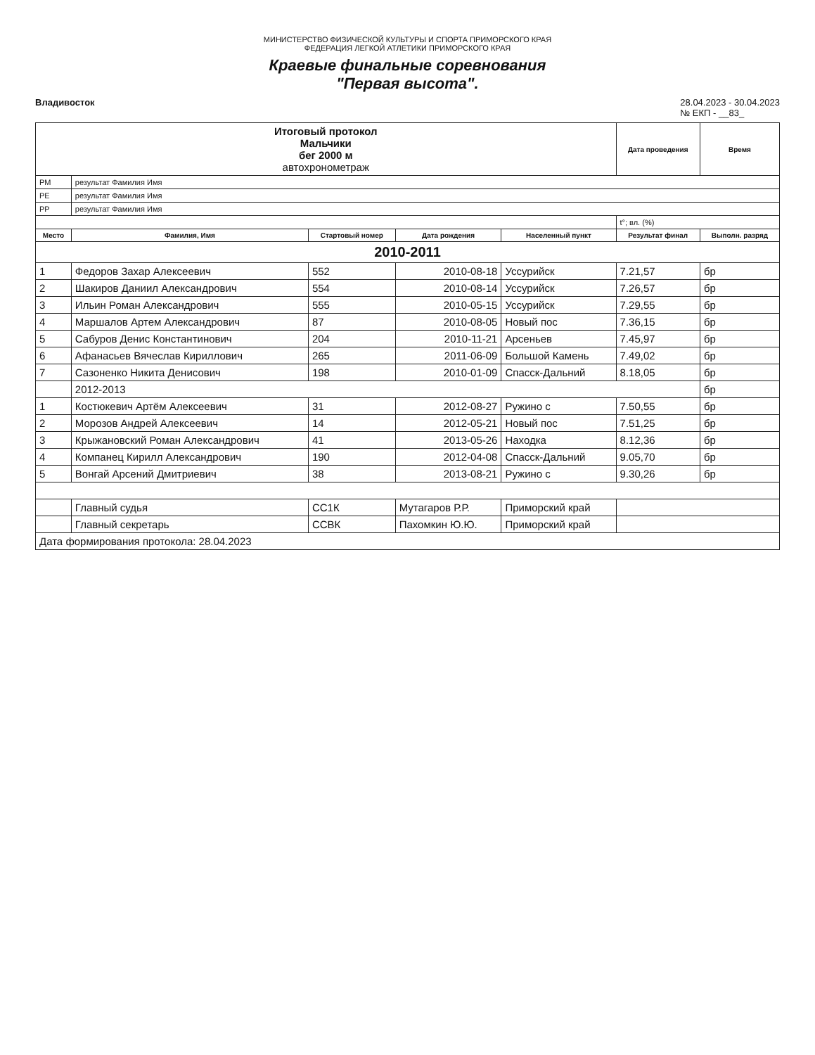МИНИСТЕРСТВО ФИЗИЧЕСКОЙ КУЛЬТУРЫ И СПОРТА ПРИМОРСКОГО КРАЯ
ФЕДЕРАЦИЯ ЛЕГКОЙ АТЛЕТИКИ ПРИМОРСКОГО КРАЯ
Краевые финальные соревнования
"Первая высота".
Владивосток 28.04.2023 - 30.04.2023
№ ЕКП - __83_
| Итоговый протокол Мальчики бег 2000 м автохронометраж | | | | | Дата проведения | Время |
| РМ | результат Фамилия Имя | | | | | |
| РЕ | результат Фамилия Имя | | | | | |
| РР | результат Фамилия Имя | | | | | |
| | | | | | t°; вл. (%) | |
| Место | Фамилия, Имя | Стартовый номер | Дата рождения | Населенный пункт | Результат финал | Выполн. разряд |
| 2010-2011 | | | | | | |
| 1 | Федоров Захар Алексеевич | 552 | 2010-08-18 | Уссурийск | 7.21,57 | бр |
| 2 | Шакиров Даниил Александрович | 554 | 2010-08-14 | Уссурийск | 7.26,57 | бр |
| 3 | Ильин Роман Александрович | 555 | 2010-05-15 | Уссурийск | 7.29,55 | бр |
| 4 | Маршалов Артем Александрович | 87 | 2010-08-05 | Новый пос | 7.36,15 | бр |
| 5 | Сабуров Денис Константинович | 204 | 2010-11-21 | Арсеньев | 7.45,97 | бр |
| 6 | Афанасьев Вячеслав Кириллович | 265 | 2011-06-09 | Большой Камень | 7.49,02 | бр |
| 7 | Сазоненко Никита Денисович | 198 | 2010-01-09 | Спасск-Дальний | 8.18,05 | бр |
| | 2012-2013 | | | | | бр |
| 1 | Костюкевич Артём Алексеевич | 31 | 2012-08-27 | Ружино с | 7.50,55 | бр |
| 2 | Морозов Андрей Алексеевич | 14 | 2012-05-21 | Новый пос | 7.51,25 | бр |
| 3 | Крыжановский Роман Александрович | 41 | 2013-05-26 | Находка | 8.12,36 | бр |
| 4 | Компанец Кирилл Александрович | 190 | 2012-04-08 | Спасск-Дальний | 9.05,70 | бр |
| 5 | Вонгай Арсений Дмитриевич | 38 | 2013-08-21 | Ружино с | 9.30,26 | бр |
| | Главный судья | СС1К | Мутагаров Р.Р. | Приморский край | | |
| | Главный секретарь | ССВК | Пахомкин Ю.Ю. | Приморский край | | |
| Дата формирования протокола: 28.04.2023 | | | | | | |